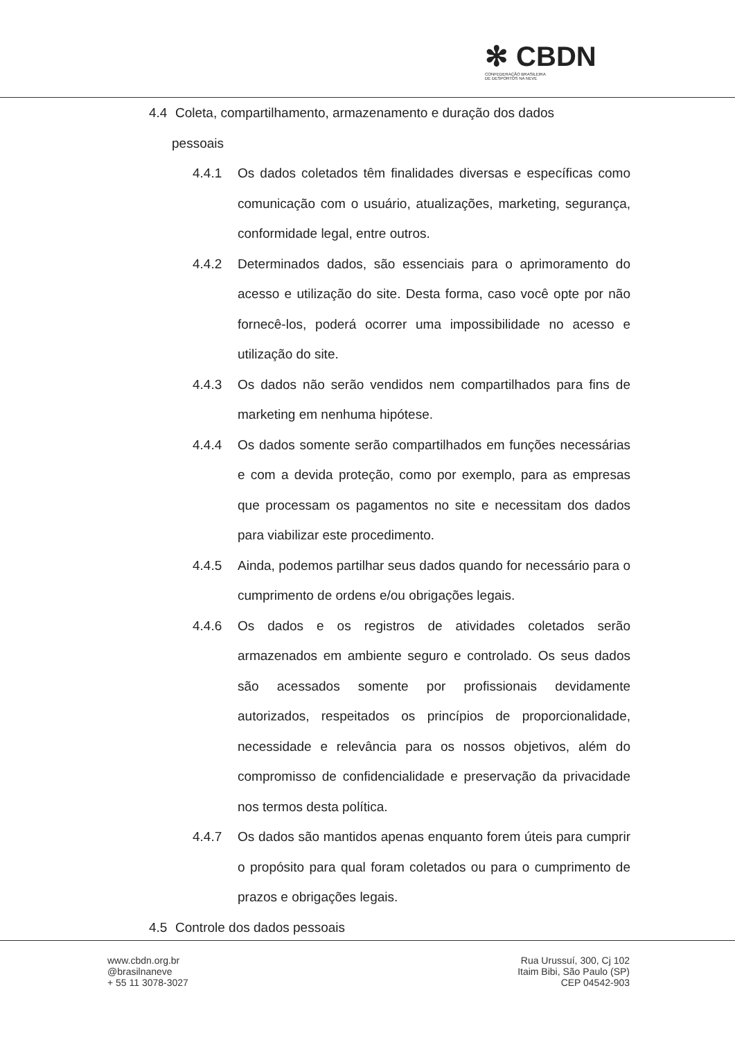✻ CBDN
CONFEDERAÇÃO BRASILEIRA
DE DESPORTOS NA NEVE
4.4 Coleta, compartilhamento, armazenamento e duração dos dados
pessoais
4.4.1 Os dados coletados têm finalidades diversas e específicas como comunicação com o usuário, atualizações, marketing, segurança, conformidade legal, entre outros.
4.4.2 Determinados dados, são essenciais para o aprimoramento do acesso e utilização do site. Desta forma, caso você opte por não fornecê-los, poderá ocorrer uma impossibilidade no acesso e utilização do site.
4.4.3 Os dados não serão vendidos nem compartilhados para fins de marketing em nenhuma hipótese.
4.4.4 Os dados somente serão compartilhados em funções necessárias e com a devida proteção, como por exemplo, para as empresas que processam os pagamentos no site e necessitam dos dados para viabilizar este procedimento.
4.4.5 Ainda, podemos partilhar seus dados quando for necessário para o cumprimento de ordens e/ou obrigações legais.
4.4.6 Os dados e os registros de atividades coletados serão armazenados em ambiente seguro e controlado. Os seus dados são acessados somente por profissionais devidamente autorizados, respeitados os princípios de proporcionalidade, necessidade e relevância para os nossos objetivos, além do compromisso de confidencialidade e preservação da privacidade nos termos desta política.
4.4.7 Os dados são mantidos apenas enquanto forem úteis para cumprir o propósito para qual foram coletados ou para o cumprimento de prazos e obrigações legais.
4.5 Controle dos dados pessoais
www.cbdn.org.br
@brasilnaneve
+ 55 11 3078-3027
Rua Urussuí, 300, Cj 102
Itaim Bibi, São Paulo (SP)
CEP 04542-903